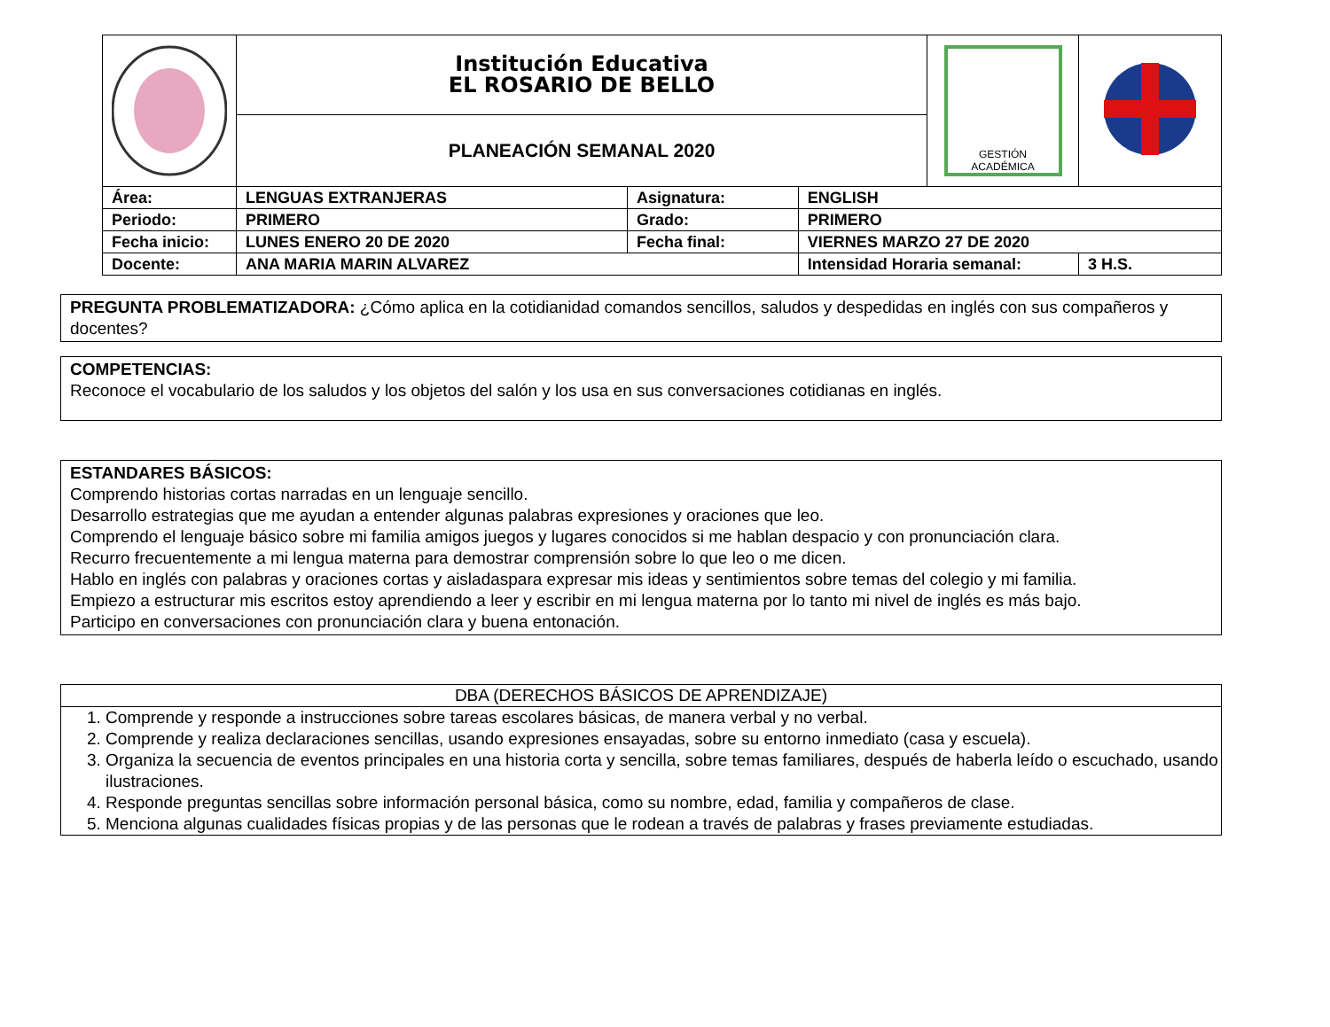| | Institución Educativa EL ROSARIO DE BELLO | | | | GESTIÓN ACADÉMICA | |
| | PLANEACIÓN SEMANAL 2020 | | | | | |
| Área: | LENGUAS EXTRANJERAS | Asignatura: | ENGLISH | | | |
| Periodo: | PRIMERO | Grado: | PRIMERO | | | |
| Fecha inicio: | LUNES ENERO 20 DE 2020 | Fecha final: | VIERNES MARZO 27 DE 2020 | | | |
| Docente: | ANA MARIA MARIN ALVAREZ | | | Intensidad Horaria semanal: | | 3 H.S. |
PREGUNTA PROBLEMATIZADORA: ¿Cómo aplica en la cotidianidad comandos sencillos, saludos y despedidas en inglés con sus compañeros y docentes?
COMPETENCIAS:
Reconoce el vocabulario de los saludos y los objetos del salón y los usa en sus conversaciones cotidianas en inglés.
ESTANDARES BÁSICOS:
Comprendo historias cortas narradas en un lenguaje sencillo.
Desarrollo estrategias que me ayudan a entender algunas palabras expresiones y oraciones que leo.
Comprendo el lenguaje básico sobre mi familia amigos juegos y lugares conocidos si me hablan despacio y con pronunciación clara.
Recurro frecuentemente a mi lengua materna para demostrar comprensión sobre lo que leo o me dicen.
Hablo en inglés con palabras y oraciones cortas y aisladaspara expresar mis ideas y sentimientos sobre temas del colegio y mi familia.
Empiezo a estructurar mis escritos estoy aprendiendo a leer y escribir en mi lengua materna por lo tanto mi nivel de inglés es más bajo.
Participo en conversaciones con pronunciación clara y buena entonación.
DBA (DERECHOS BÁSICOS DE APRENDIZAJE)
1. Comprende y responde a instrucciones sobre tareas escolares básicas, de manera verbal y no verbal.
2. Comprende y realiza declaraciones sencillas, usando expresiones ensayadas, sobre su entorno inmediato (casa y escuela).
3. Organiza la secuencia de eventos principales en una historia corta y sencilla, sobre temas familiares, después de haberla leído o escuchado, usando ilustraciones.
4. Responde preguntas sencillas sobre información personal básica, como su nombre, edad, familia y compañeros de clase.
5. Menciona algunas cualidades físicas propias y de las personas que le rodean a través de palabras y frases previamente estudiadas.